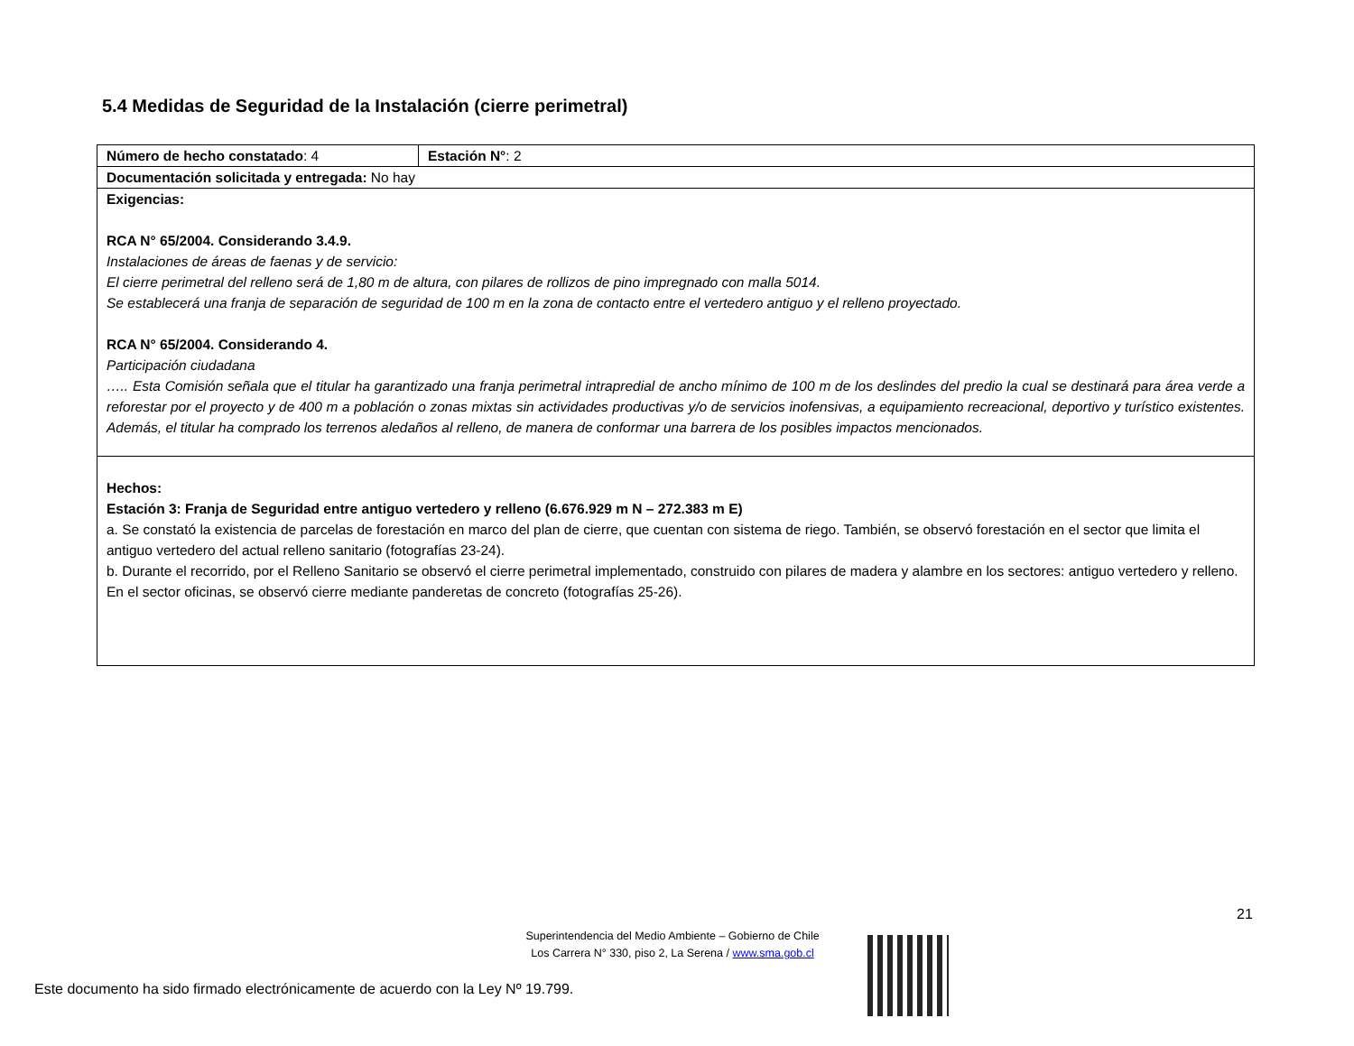5.4 Medidas de Seguridad de la Instalación (cierre perimetral)
| Número de hecho constatado : 4 | Estación N° : 2 |
| Documentación solicitada y entregada: No hay | |
| Exigencias: RCA N° 65/2004. Considerando 3.4.9. Instalaciones de áreas de faenas y de servicio: El cierre perimetral del relleno será de 1,80 m de altura, con pilares de rollizos de pino impregnado con malla 5014. Se establecerá una franja de separación de seguridad de 100 m en la zona de contacto entre el vertedero antiguo y el relleno proyectado. RCA N° 65/2004. Considerando 4. Participación ciudadana ….. Esta Comisión señala que el titular ha garantizado una franja perimetral intrapredial de ancho mínimo de 100 m de los deslindes del predio la cual se destinará para área verde a reforestar por el proyecto y de 400 m a población o zonas mixtas sin actividades productivas y/o de servicios inofensivas, a equipamiento recreacional, deportivo y turístico existentes. Además, el titular ha comprado los terrenos aledaños al relleno, de manera de conformar una barrera de los posibles impactos mencionados. | |
| Hechos: Estación 3: Franja de Seguridad entre antiguo vertedero y relleno (6.676.929 m N – 272.383 m E) a. Se constató la existencia de parcelas de forestación en marco del plan de cierre, que cuentan con sistema de riego. También, se observó forestación en el sector que limita el antiguo vertedero del actual relleno sanitario (fotografías 23-24). b. Durante el recorrido, por el Relleno Sanitario se observó el cierre perimetral implementado, construido con pilares de madera y alambre en los sectores: antiguo vertedero y relleno. En el sector oficinas, se observó cierre mediante panderetas de concreto (fotografías 25-26). | |
21
Superintendencia del Medio Ambiente – Gobierno de Chile
Los Carrera N° 330, piso 2, La Serena / www.sma.gob.cl
Este documento ha sido firmado electrónicamente de acuerdo con la Ley Nº 19.799.